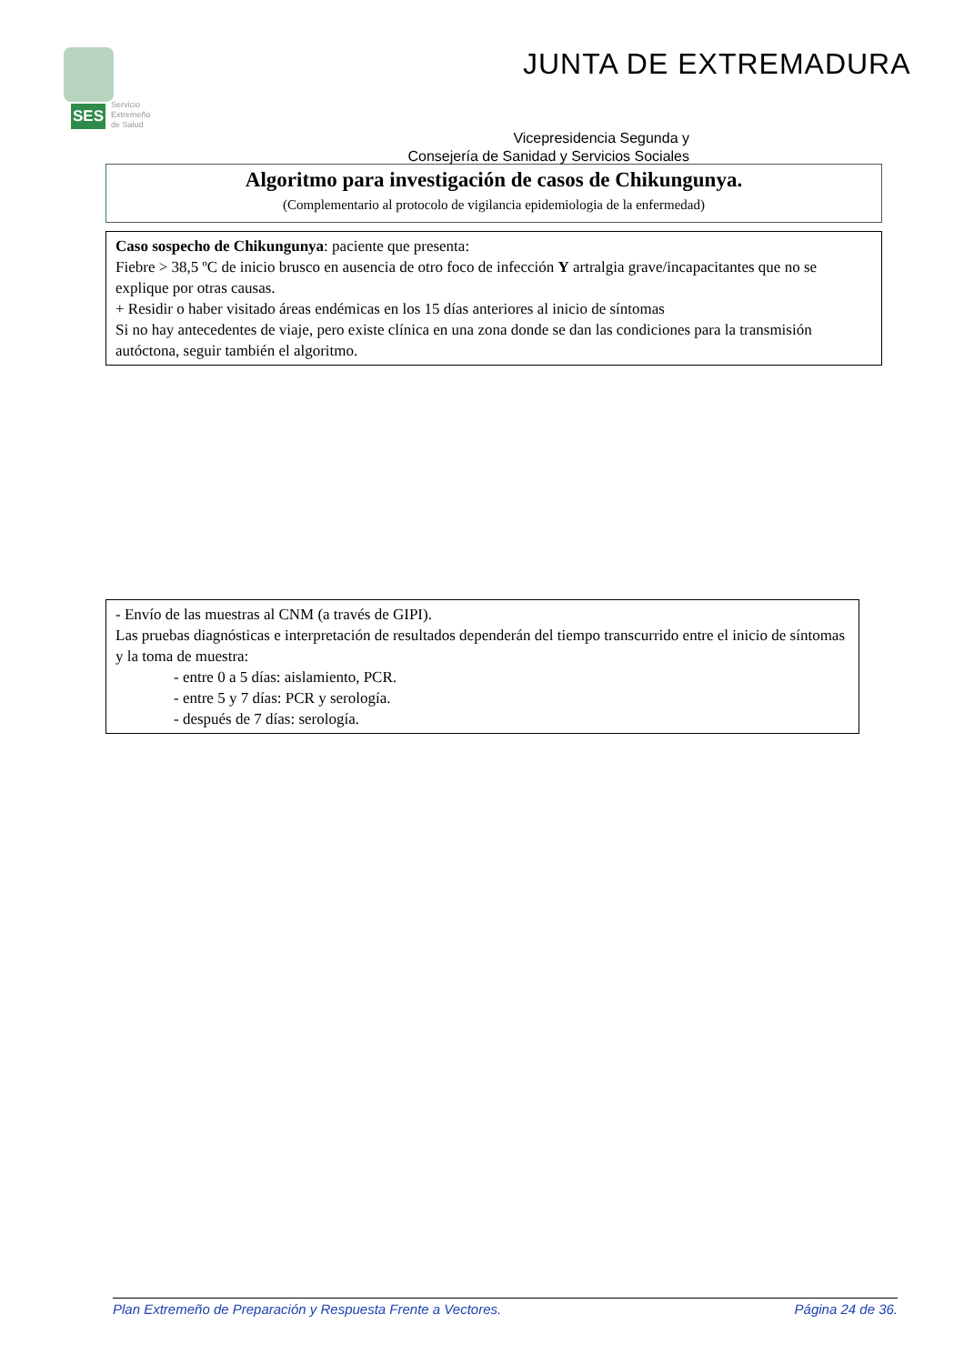SES
Servicio
Extremeño
de Salud
JUNTA DE EXTREMADURA
Vicepresidencia Segunda y
Consejería de Sanidad y Servicios Sociales
Algoritmo para investigación de casos de Chikungunya.
(Complementario al protocolo de vigilancia epidemiologia de la enfermedad)
Caso sospecho de Chikungunya: paciente que presenta:
Fiebre > 38,5 ºC de inicio brusco en ausencia de otro foco de infección Y artralgia grave/incapacitantes que no se explique por otras causas.
+ Residir o haber visitado áreas endémicas en los 15 días anteriores al inicio de síntomas
Si no hay antecedentes de viaje, pero existe clínica en una zona donde se dan las condiciones para la transmisión autóctona, seguir también el algoritmo.
- Envío de las muestras al CNM (a través de GIPI).
Las pruebas diagnósticas e interpretación de resultados dependerán del tiempo transcurrido entre el inicio de síntomas y la toma de muestra:
- entre 0 a 5 días: aislamiento, PCR.
- entre 5 y 7 días: PCR y serología.
- después de 7 días: serología.
Plan Extremeño de Preparación y Respuesta Frente a Vectores. Página 24 de 36.